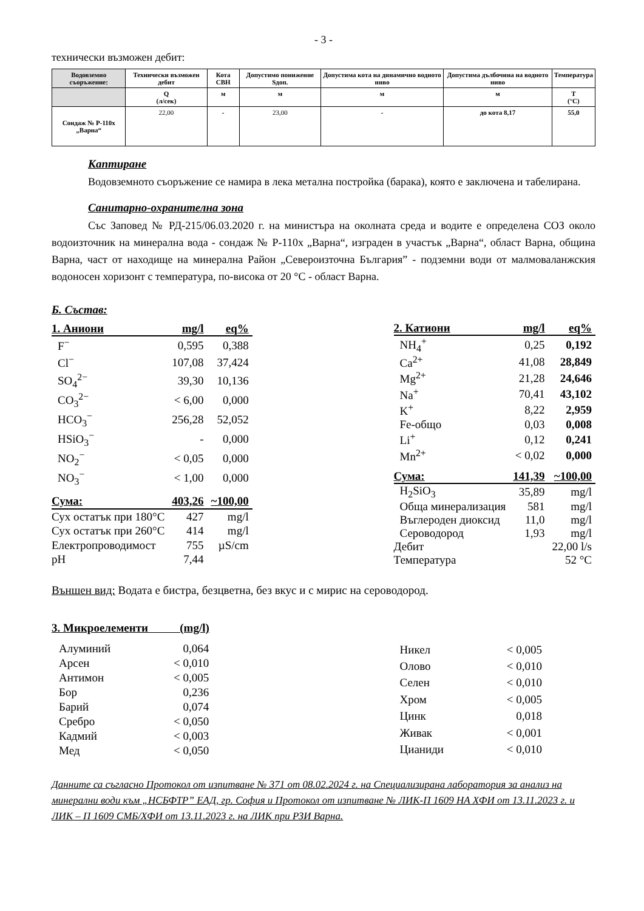- 3 -
технически възможен дебит:
| Водовземно съоръжение: | Технически възможен дебит | Кота СВН | Допустимо понижение Sдоп. | Допустима кота на динамично водното ниво | Допустима дълбочина на водното ниво | Температура |
| | Q (л/сек) | м | м | м | м | T (°C) |
| Сондаж № Р-110х „Варна“ | 22,00 | - | 23,00 | - | до кота 8,17 | 55,0 |
Каптиране
Водовземното съоръжение се намира в лека метална постройка (барака), която е заключена и табелирана.
Санитарно-охранителна зона
Със Заповед № РД-215/06.03.2020 г. на министъра на околната среда и водите е определена СОЗ около водоизточник на минерална вода - сондаж № Р-110х „Варна“, изграден в участък „Варна“, област Варна, община Варна, част от находище на минерална Район „Североизточна България” - подземни води от малмоваланжския водоносен хоризонт с температура, по-висока от 20 °С - област Варна.
Б. Състав:
| 1. Аниони | mg/l | eq% |
| F<sup>−</sup> | 0,595 | 0,388 |
| Cl<sup>−</sup> | 107,08 | 37,424 |
| SO<sub>4</sub><sup>2−</sup> | 39,30 | 10,136 |
| CO<sub>3</sub><sup>2−</sup> | < 6,00 | 0,000 |
| HCO<sub>3</sub><sup>−</sup> | 256,28 | 52,052 |
| HSiO<sub>3</sub><sup>−</sup> | - | 0,000 |
| NO<sub>2</sub><sup>−</sup> | < 0,05 | 0,000 |
| NO<sub>3</sub><sup>−</sup> | < 1,00 | 0,000 |
| Сума: | 403,26 | ~100,00 |
| Сух остатък при 180°С | 427 | mg/l |
| Сух остатък при 260°С | 414 | mg/l |
| Електропроводимост | 755 | µS/cm |
| pH | 7,44 | |
| 2. Катиони | mg/l | eq% |
| NH<sub>4</sub><sup>+</sup> | 0,25 | 0,192 |
| Ca<sup>2+</sup> | 41,08 | 28,849 |
| Mg<sup>2+</sup> | 21,28 | 24,646 |
| Na<sup>+</sup> | 70,41 | 43,102 |
| K<sup>+</sup> | 8,22 | 2,959 |
| Fe-общо | 0,03 | 0,008 |
| Li<sup>+</sup> | 0,12 | 0,241 |
| Mn<sup>2+</sup> | < 0,02 | 0,000 |
| Сума: | 141,39 | ~100,00 |
| H<sub>2</sub>SiO<sub>3</sub> | 35,89 | mg/l |
| Обща минерализация | 581 | mg/l |
| Въглероден диоксид | 11,0 | mg/l |
| Сероводород | 1,93 | mg/l |
| Дебит | | 22,00 l/s |
| Температура | | 52 °С |
Външен вид: Водата е бистра, безцветна, без вкус и с мирис на сероводород.
3. Микроелементи (mg/l)
| Алуминий | 0,064 |
| Арсен | < 0,010 |
| Антимон | < 0,005 |
| Бор | 0,236 |
| Барий | 0,074 |
| Сребро | < 0,050 |
| Кадмий | < 0,003 |
| Мед | < 0,050 |
| Никел | < 0,005 |
| Олово | < 0,010 |
| Селен | < 0,010 |
| Хром | < 0,005 |
| Цинк | 0,018 |
| Живак | < 0,001 |
| Цианиди | < 0,010 |
Данните са съгласно Протокол от изпитване № 371 от 08.02.2024 г. на Специализирана лаборатория за анализ на минерални води към „НСБФТР” ЕАД, гр. София и Протокол от изпитване № ЛИК-П 1609 НА ХФИ от 13.11.2023 г. и ЛИК – П 1609 СМБ/ХФИ от 13.11.2023 г. на ЛИК при РЗИ Варна.